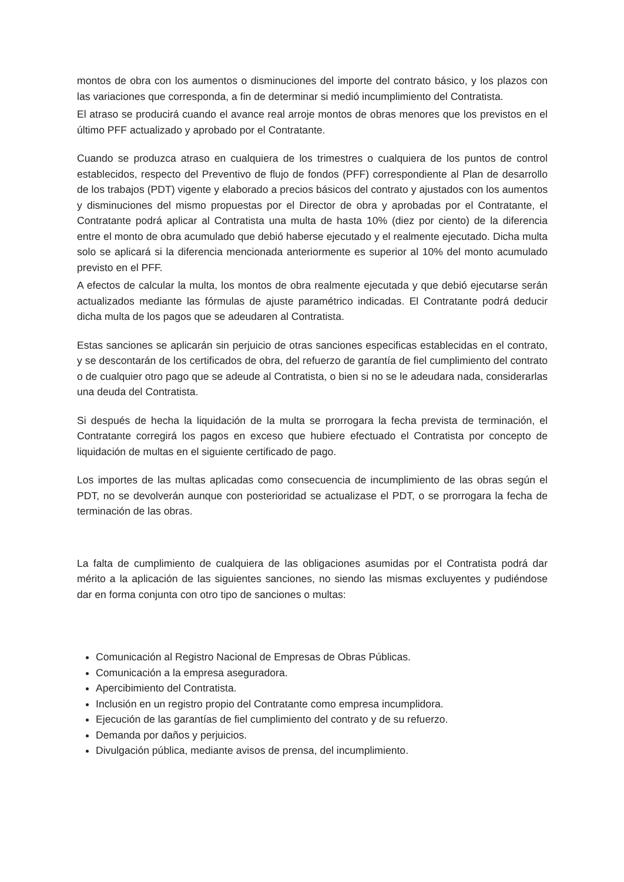montos de obra con los aumentos o disminuciones del importe del contrato básico, y los plazos con las variaciones que corresponda, a fin de determinar si medió incumplimiento del Contratista.
El atraso se producirá cuando el avance real arroje montos de obras menores que los previstos en el último PFF actualizado y aprobado por el Contratante.
Cuando se produzca atraso en cualquiera de los trimestres o cualquiera de los puntos de control establecidos, respecto del Preventivo de flujo de fondos (PFF) correspondiente al Plan de desarrollo de los trabajos (PDT) vigente y elaborado a precios básicos del contrato y ajustados con los aumentos y disminuciones del mismo propuestas por el Director de obra y aprobadas por el Contratante, el Contratante podrá aplicar al Contratista una multa de hasta 10% (diez por ciento) de la diferencia entre el monto de obra acumulado que debió haberse ejecutado y el realmente ejecutado. Dicha multa solo se aplicará si la diferencia mencionada anteriormente es superior al 10% del monto acumulado previsto en el PFF.
A efectos de calcular la multa, los montos de obra realmente ejecutada y que debió ejecutarse serán actualizados mediante las fórmulas de ajuste paramétrico indicadas. El Contratante podrá deducir dicha multa de los pagos que se adeudaren al Contratista.
Estas sanciones se aplicarán sin perjuicio de otras sanciones especificas establecidas en el contrato, y se descontarán de los certificados de obra, del refuerzo de garantía de fiel cumplimiento del contrato o de cualquier otro pago que se adeude al Contratista, o bien si no se le adeudara nada, considerarlas una deuda del Contratista.
Si después de hecha la liquidación de la multa se prorrogara la fecha prevista de terminación, el Contratante corregirá los pagos en exceso que hubiere efectuado el Contratista por concepto de liquidación de multas en el siguiente certificado de pago.
Los importes de las multas aplicadas como consecuencia de incumplimiento de las obras según el PDT, no se devolverán aunque con posterioridad se actualizase el PDT, o se prorrogara la fecha de terminación de las obras.
La falta de cumplimiento de cualquiera de las obligaciones asumidas por el Contratista podrá dar mérito a la aplicación de las siguientes sanciones, no siendo las mismas excluyentes y pudiéndose dar en forma conjunta con otro tipo de sanciones o multas:
Comunicación al Registro Nacional de Empresas de Obras Públicas.
Comunicación a la empresa aseguradora.
Apercibimiento del Contratista.
Inclusión en un registro propio del Contratante como empresa incumplidora.
Ejecución de las garantías de fiel cumplimiento del contrato y de su refuerzo.
Demanda por daños y perjuicios.
Divulgación pública, mediante avisos de prensa, del incumplimiento.